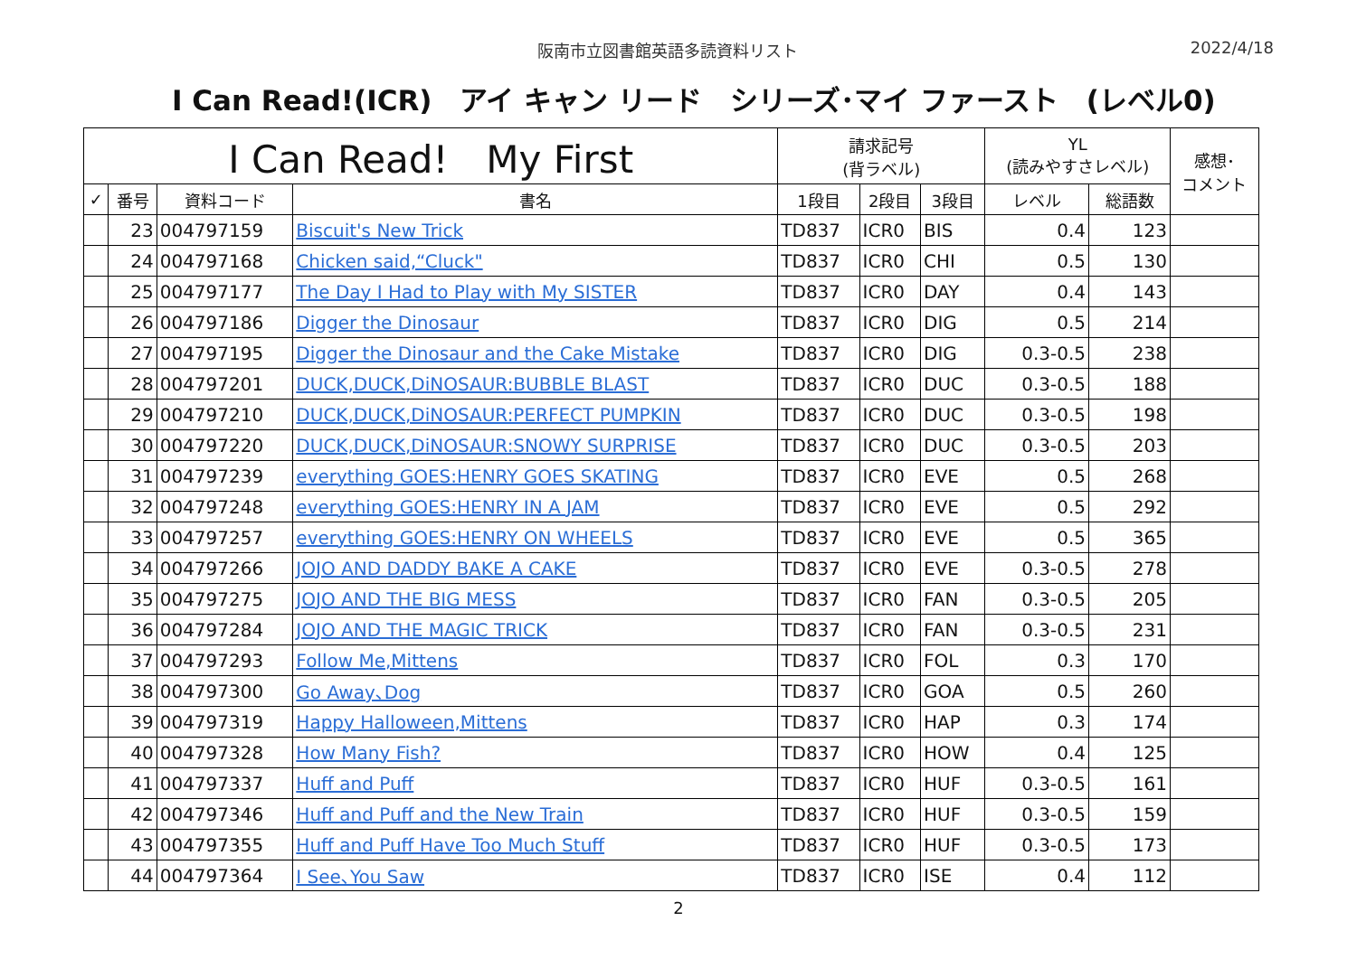阪南市立図書館英語多読資料リスト 2022/4/18
I Can Read!(ICR)　アイ キャン リード　シリーズ･マイ ファースト　(レベル0)
| I Can Read! My First | | | | 請求記号 (背ラベル) | | | YL (読みやすさレベル) | | 感想･ コメント |
| --- | --- | --- | --- | --- | --- | --- | --- | --- | --- |
| ✓ | 番号 | 資料コード | 書名 | 1段目 | 2段目 | 3段目 | レベル | 総語数 | |
| | 23 | 004797159 | Biscuit's New Trick | TD837 | ICR0 | BIS | 0.4 | 123 | |
| | 24 | 004797168 | Chicken said,“Cluck" | TD837 | ICR0 | CHI | 0.5 | 130 | |
| | 25 | 004797177 | The Day I Had to Play with My SISTER | TD837 | ICR0 | DAY | 0.4 | 143 | |
| | 26 | 004797186 | Digger the Dinosaur | TD837 | ICR0 | DIG | 0.5 | 214 | |
| | 27 | 004797195 | Digger the Dinosaur and the Cake Mistake | TD837 | ICR0 | DIG | 0.3-0.5 | 238 | |
| | 28 | 004797201 | DUCK,DUCK,DiNOSAUR:BUBBLE BLAST | TD837 | ICR0 | DUC | 0.3-0.5 | 188 | |
| | 29 | 004797210 | DUCK,DUCK,DiNOSAUR:PERFECT PUMPKIN | TD837 | ICR0 | DUC | 0.3-0.5 | 198 | |
| | 30 | 004797220 | DUCK,DUCK,DiNOSAUR:SNOWY SURPRISE | TD837 | ICR0 | DUC | 0.3-0.5 | 203 | |
| | 31 | 004797239 | everything GOES:HENRY GOES SKATING | TD837 | ICR0 | EVE | 0.5 | 268 | |
| | 32 | 004797248 | everything GOES:HENRY IN A JAM | TD837 | ICR0 | EVE | 0.5 | 292 | |
| | 33 | 004797257 | everything GOES:HENRY ON WHEELS | TD837 | ICR0 | EVE | 0.5 | 365 | |
| | 34 | 004797266 | JOJO AND DADDY BAKE A CAKE | TD837 | ICR0 | EVE | 0.3-0.5 | 278 | |
| | 35 | 004797275 | JOJO AND THE BIG MESS | TD837 | ICR0 | FAN | 0.3-0.5 | 205 | |
| | 36 | 004797284 | JOJO AND THE MAGIC TRICK | TD837 | ICR0 | FAN | 0.3-0.5 | 231 | |
| | 37 | 004797293 | Follow Me,Mittens | TD837 | ICR0 | FOL | 0.3 | 170 | |
| | 38 | 004797300 | Go Away､Dog | TD837 | ICR0 | GOA | 0.5 | 260 | |
| | 39 | 004797319 | Happy Halloween,Mittens | TD837 | ICR0 | HAP | 0.3 | 174 | |
| | 40 | 004797328 | How Many Fish? | TD837 | ICR0 | HOW | 0.4 | 125 | |
| | 41 | 004797337 | Huff and Puff | TD837 | ICR0 | HUF | 0.3-0.5 | 161 | |
| | 42 | 004797346 | Huff and Puff and the New Train | TD837 | ICR0 | HUF | 0.3-0.5 | 159 | |
| | 43 | 004797355 | Huff and Puff Have Too Much Stuff | TD837 | ICR0 | HUF | 0.3-0.5 | 173 | |
| | 44 | 004797364 | I See､You Saw | TD837 | ICR0 | ISE | 0.4 | 112 | |
2